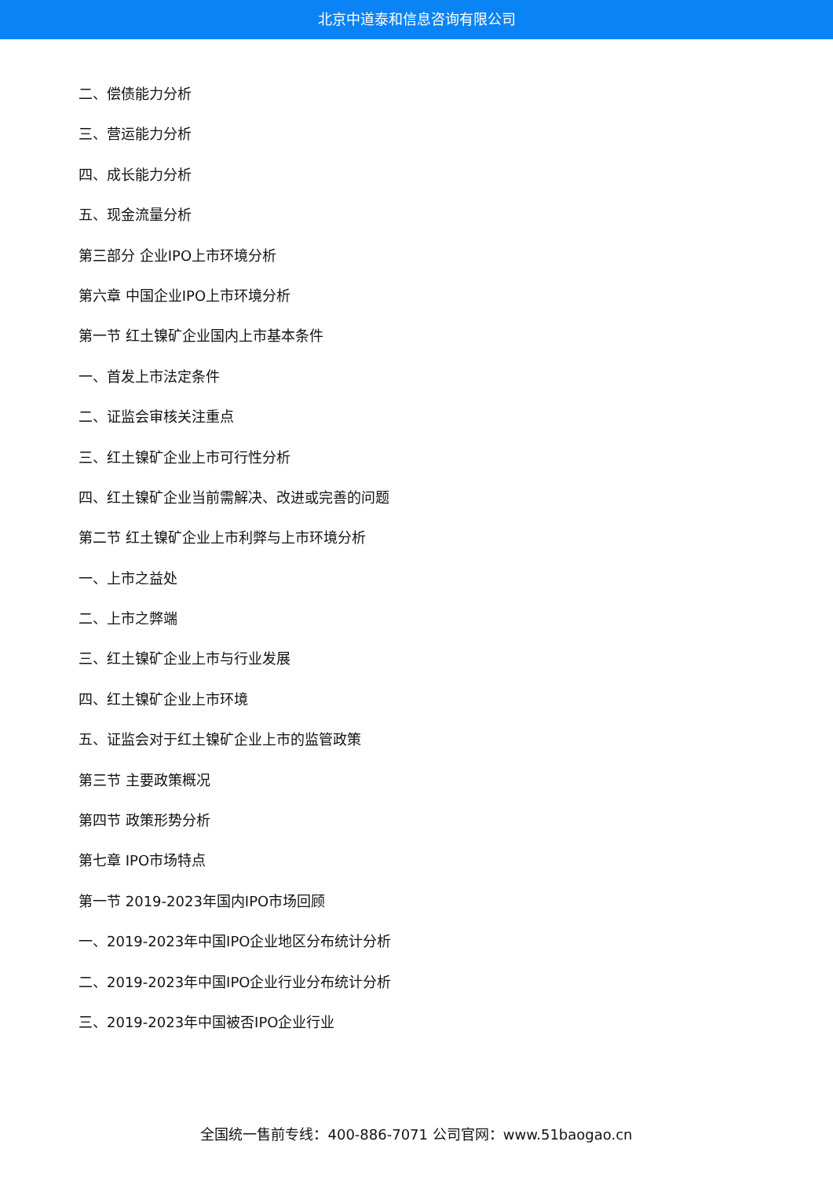北京中道泰和信息咨询有限公司
二、偿债能力分析
三、营运能力分析
四、成长能力分析
五、现金流量分析
第三部分 企业IPO上市环境分析
第六章 中国企业IPO上市环境分析
第一节 红土镍矿企业国内上市基本条件
一、首发上市法定条件
二、证监会审核关注重点
三、红土镍矿企业上市可行性分析
四、红土镍矿企业当前需解决、改进或完善的问题
第二节 红土镍矿企业上市利弊与上市环境分析
一、上市之益处
二、上市之弊端
三、红土镍矿企业上市与行业发展
四、红土镍矿企业上市环境
五、证监会对于红土镍矿企业上市的监管政策
第三节 主要政策概况
第四节 政策形势分析
第七章 IPO市场特点
第一节 2019-2023年国内IPO市场回顾
一、2019-2023年中国IPO企业地区分布统计分析
二、2019-2023年中国IPO企业行业分布统计分析
三、2019-2023年中国被否IPO企业行业
全国统一售前专线：400-886-7071 公司官网：www.51baogao.cn